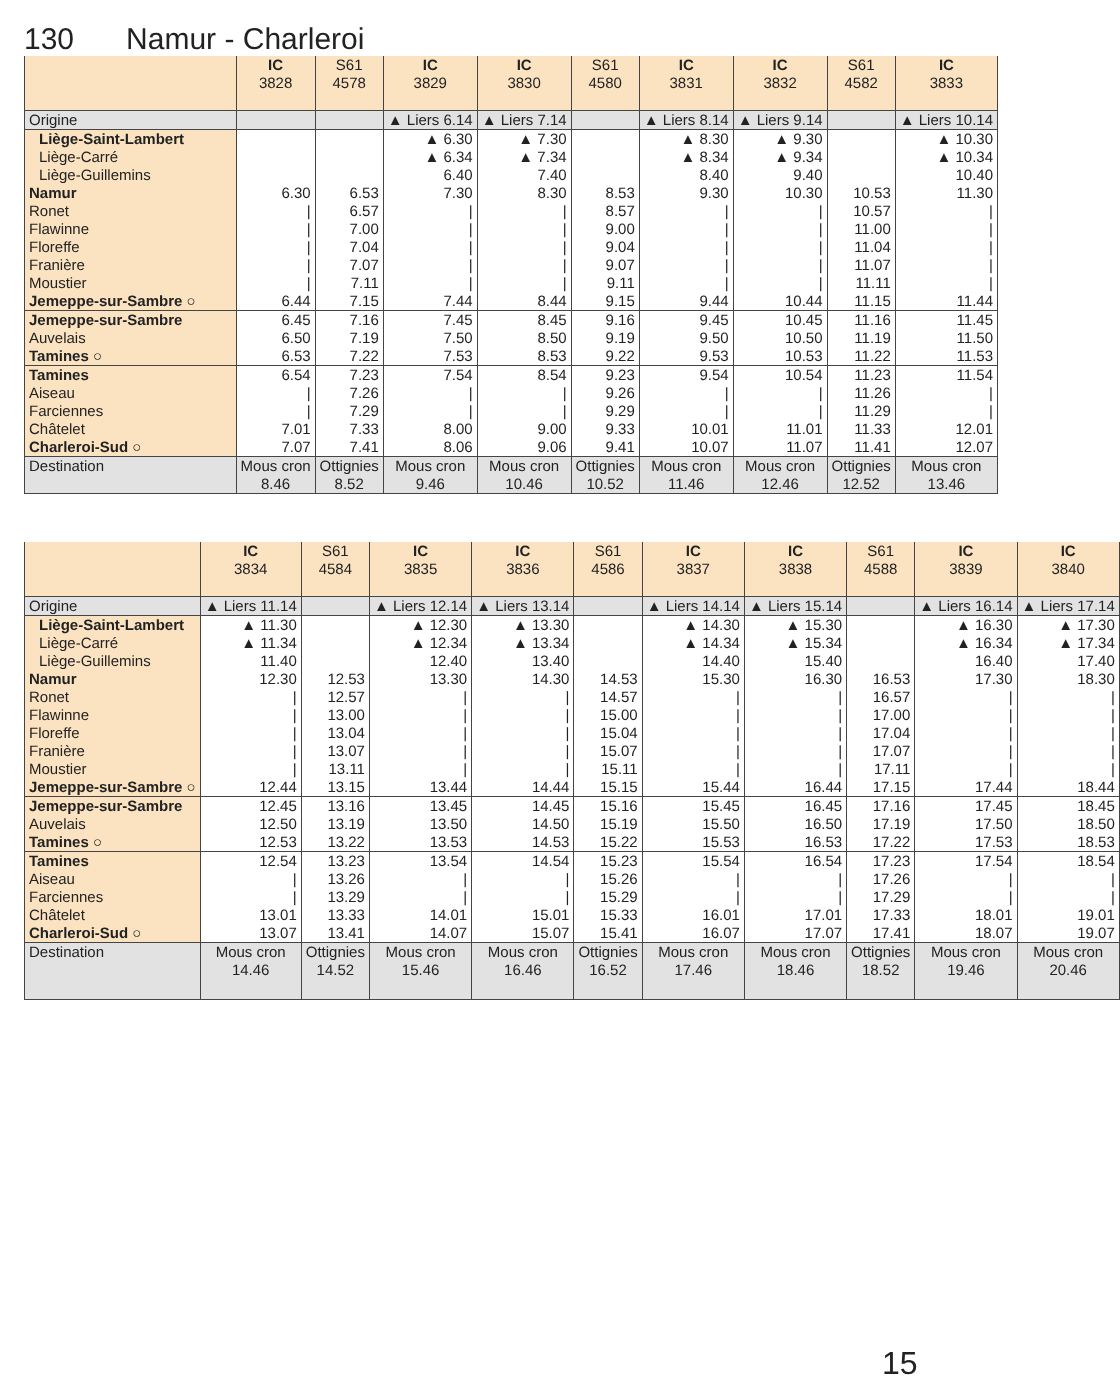130 Namur - Charleroi
| | IC 3828 | S61 4578 | IC 3829 | IC 3830 | S61 4580 | IC 3831 | IC 3832 | S61 4582 | IC 3833 |
| --- | --- | --- | --- | --- | --- | --- | --- | --- | --- |
| Origine | | | ▲ Liers 6.14 | ▲ Liers 7.14 | | ▲ Liers 8.14 | ▲ Liers 9.14 | | ▲ Liers 10.14 |
| Liège-Saint-Lambert | | | ▲ 6.30 | ▲ 7.30 | | ▲ 8.30 | ▲ 9.30 | | ▲ 10.30 |
| Liège-Carré | | | ▲ 6.34 | ▲ 7.34 | | ▲ 8.34 | ▲ 9.34 | | ▲ 10.34 |
| Liège-Guillemins | | | 6.40 | 7.40 | | 8.40 | 9.40 | | 10.40 |
| Namur | 6.30 | 6.53 | 7.30 | 8.30 | 8.53 | 9.30 | 10.30 | 10.53 | 11.30 |
| Ronet | / | 6.57 | / | / | 8.57 | / | / | 10.57 | / |
| Flawinne | / | 7.00 | / | / | 9.00 | / | / | 11.00 | / |
| Floreffe | / | 7.04 | / | / | 9.04 | / | / | 11.04 | / |
| Franière | / | 7.07 | / | / | 9.07 | / | / | 11.07 | / |
| Moustier | / | 7.11 | / | / | 9.11 | / | / | 11.11 | / |
| Jemeppe-sur-Sambre ○ | 6.44 | 7.15 | 7.44 | 8.44 | 9.15 | 9.44 | 10.44 | 11.15 | 11.44 |
| Jemeppe-sur-Sambre | 6.45 | 7.16 | 7.45 | 8.45 | 9.16 | 9.45 | 10.45 | 11.16 | 11.45 |
| Auvelais | 6.50 | 7.19 | 7.50 | 8.50 | 9.19 | 9.50 | 10.50 | 11.19 | 11.50 |
| Tamines ○ | 6.53 | 7.22 | 7.53 | 8.53 | 9.22 | 9.53 | 10.53 | 11.22 | 11.53 |
| Tamines | 6.54 | 7.23 | 7.54 | 8.54 | 9.23 | 9.54 | 10.54 | 11.23 | 11.54 |
| Aiseau | / | 7.26 | / | / | 9.26 | / | / | 11.26 | / |
| Farciennes | / | 7.29 | / | / | 9.29 | / | / | 11.29 | / |
| Châtelet | 7.01 | 7.33 | 8.00 | 9.00 | 9.33 | 10.01 | 11.01 | 11.33 | 12.01 |
| Charleroi-Sud ○ | 7.07 | 7.41 | 8.06 | 9.06 | 9.41 | 10.07 | 11.07 | 11.41 | 12.07 |
| Destination | Mous cron 8.46 | Ottignies 8.52 | Mous cron 9.46 | Mous cron 10.46 | Ottignies 10.52 | Mous cron 11.46 | Mous cron 12.46 | Ottignies 12.52 | Mous cron 13.46 |
| | IC 3834 | S61 4584 | IC 3835 | IC 3836 | S61 4586 | IC 3837 | IC 3838 | S61 4588 | IC 3839 | IC 3840 |
| --- | --- | --- | --- | --- | --- | --- | --- | --- | --- | --- |
| Origine | ▲ Liers 11.14 | | ▲ Liers 12.14 | ▲ Liers 13.14 | | ▲ Liers 14.14 | ▲ Liers 15.14 | | ▲ Liers 16.14 | ▲ Liers 17.14 |
| Liège-Saint-Lambert | ▲ 11.30 | | ▲ 12.30 | ▲ 13.30 | | ▲ 14.30 | ▲ 15.30 | | ▲ 16.30 | ▲ 17.30 |
| Liège-Carré | ▲ 11.34 | | ▲ 12.34 | ▲ 13.34 | | ▲ 14.34 | ▲ 15.34 | | ▲ 16.34 | ▲ 17.34 |
| Liège-Guillemins | 11.40 | | 12.40 | 13.40 | | 14.40 | 15.40 | | 16.40 | 17.40 |
| Namur | 12.30 | 12.53 | 13.30 | 14.30 | 14.53 | 15.30 | 16.30 | 16.53 | 17.30 | 18.30 |
| Ronet | / | 12.57 | / | / | 14.57 | / | / | 16.57 | / | / |
| Flawinne | / | 13.00 | / | / | 15.00 | / | / | 17.00 | / | / |
| Floreffe | / | 13.04 | / | / | 15.04 | / | / | 17.04 | / | / |
| Franière | / | 13.07 | / | / | 15.07 | / | / | 17.07 | / | / |
| Moustier | / | 13.11 | / | / | 15.11 | / | / | 17.11 | / | / |
| Jemeppe-sur-Sambre ○ | 12.44 | 13.15 | 13.44 | 14.44 | 15.15 | 15.44 | 16.44 | 17.15 | 17.44 | 18.44 |
| Jemeppe-sur-Sambre | 12.45 | 13.16 | 13.45 | 14.45 | 15.16 | 15.45 | 16.45 | 17.16 | 17.45 | 18.45 |
| Auvelais | 12.50 | 13.19 | 13.50 | 14.50 | 15.19 | 15.50 | 16.50 | 17.19 | 17.50 | 18.50 |
| Tamines ○ | 12.53 | 13.22 | 13.53 | 14.53 | 15.22 | 15.53 | 16.53 | 17.22 | 17.53 | 18.53 |
| Tamines | 12.54 | 13.23 | 13.54 | 14.54 | 15.23 | 15.54 | 16.54 | 17.23 | 17.54 | 18.54 |
| Aiseau | / | 13.26 | / | / | 15.26 | / | / | 17.26 | / | / |
| Farciennes | / | 13.29 | / | / | 15.29 | / | / | 17.29 | / | / |
| Châtelet | 13.01 | 13.33 | 14.01 | 15.01 | 15.33 | 16.01 | 17.01 | 17.33 | 18.01 | 19.01 |
| Charleroi-Sud ○ | 13.07 | 13.41 | 14.07 | 15.07 | 15.41 | 16.07 | 17.07 | 17.41 | 18.07 | 19.07 |
| Destination | Mous cron 14.46 | Ottignies 14.52 | Mous cron 15.46 | Mous cron 16.46 | Ottignies 16.52 | Mous cron 17.46 | Mous cron 18.46 | Ottignies 18.52 | Mous cron 19.46 | Mous cron 20.46 |
15